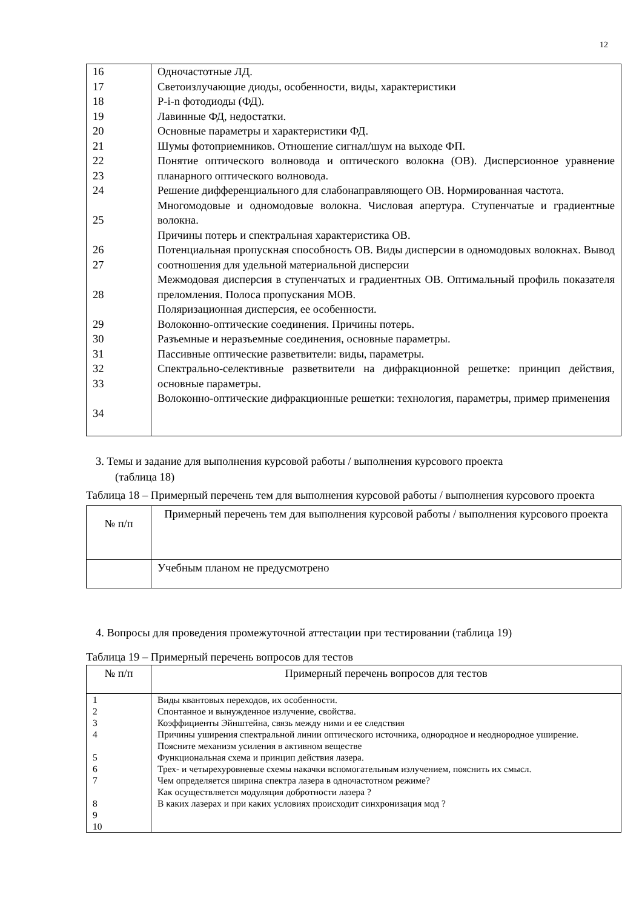12
| 16 17 18 19 20 21 22 23 24 25 26 27 28 29 30 31 32 33 34 | Одночастотные ЛД. Светоизлучающие диоды, особенности, виды, характеристики P-i-n фотодиоды (ФД). Лавинные ФД, недостатки. Основные параметры и характеристики ФД. Шумы фотоприемников. Отношение сигнал/шум на выходе ФП. Понятие оптического волновода и оптического волокна (ОВ). Дисперсионное уравнение планарного оптического волновода. Решение дифференциального для слабонаправляющего ОВ. Нормированная частота. Многомодовые и одномодовые волокна. Числовая апертура. Ступенчатые и градиентные волокна. Причины потерь и спектральная характеристика ОВ. Потенциальная пропускная способность ОВ. Виды дисперсии в одномодовых волокнах. Вывод соотношения для удельной материальной дисперсии Межмодовая дисперсия в ступенчатых и градиентных ОВ. Оптимальный профиль показателя преломления. Полоса пропускания МОВ. Поляризационная дисперсия, ее особенности. Волоконно-оптические соединения. Причины потерь. Разъемные и неразъемные соединения, основные параметры. Пассивные оптические разветвители: виды, параметры. Спектрально-селективные разветвители на дифракционной решетке: принцип действия, основные параметры. Волоконно-оптические дифракционные решетки: технология, параметры, пример применения |
3. Темы и задание для выполнения курсовой работы / выполнения курсового проекта
(таблица 18)
Таблица 18 – Примерный перечень тем для выполнения курсовой работы / выполнения курсового проекта
| № п/п | Примерный перечень тем для выполнения курсовой работы / выполнения курсового проекта |
| --- | --- |
| | Учебным планом не предусмотрено |
4. Вопросы для проведения промежуточной аттестации при тестировании (таблица 19)
Таблица 19 – Примерный перечень вопросов для тестов
| № п/п | Примерный перечень вопросов для тестов |
| --- | --- |
| 1 2 3 4 5 6 7 8 9 10 | Виды квантовых переходов, их особенности. Спонтанное и вынужденное излучение, свойства. Коэффициенты Эйнштейна, связь между ними и ее следствия Причины уширения спектральной линии оптического источника, однородное и неоднородное уширение. Поясните механизм усиления в активном веществе Функциональная схема и принцип действия лазера. Трех- и четырехуровневые схемы накачки вспомогательным излучением, пояснить их смысл. Чем определяется ширина спектра лазера в одночастотном режиме? Как осуществляется модуляция добротности лазера ? В каких лазерах и при каких условиях происходит синхронизация мод ? |